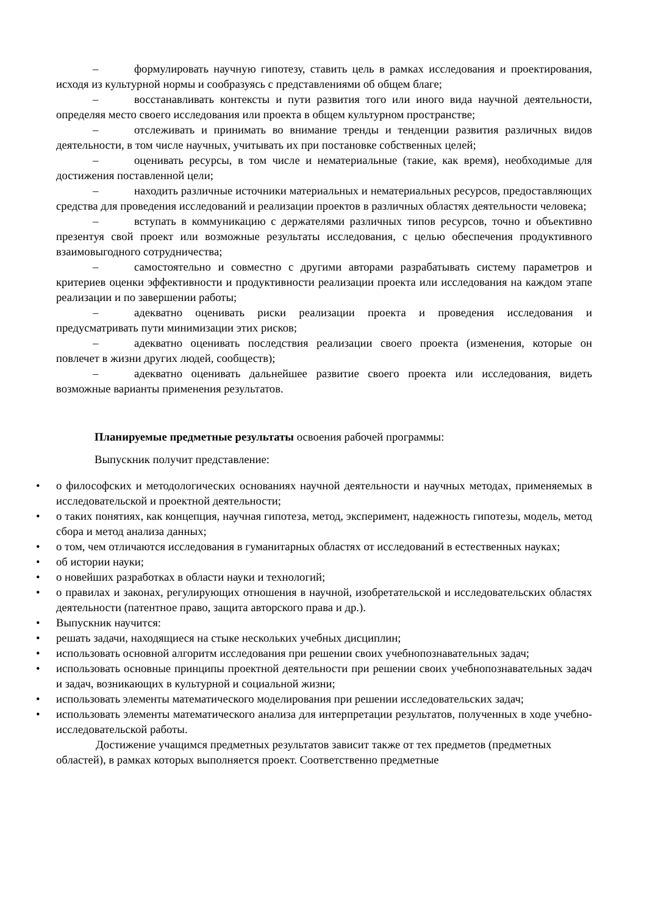– формулировать научную гипотезу, ставить цель в рамках исследования и проектирования, исходя из культурной нормы и сообразуясь с представлениями об общем благе;
– восстанавливать контексты и пути развития того или иного вида научной деятельности, определяя место своего исследования или проекта в общем культурном пространстве;
– отслеживать и принимать во внимание тренды и тенденции развития различных видов деятельности, в том числе научных, учитывать их при постановке собственных целей;
– оценивать ресурсы, в том числе и нематериальные (такие, как время), необходимые для достижения поставленной цели;
– находить различные источники материальных и нематериальных ресурсов, предоставляющих средства для проведения исследований и реализации проектов в различных областях деятельности человека;
– вступать в коммуникацию с держателями различных типов ресурсов, точно и объективно презентуя свой проект или возможные результаты исследования, с целью обеспечения продуктивного взаимовыгодного сотрудничества;
– самостоятельно и совместно с другими авторами разрабатывать систему параметров и критериев оценки эффективности и продуктивности реализации проекта или исследования на каждом этапе реализации и по завершении работы;
– адекватно оценивать риски реализации проекта и проведения исследования и предусматривать пути минимизации этих рисков;
– адекватно оценивать последствия реализации своего проекта (изменения, которые он повлечет в жизни других людей, сообществ);
– адекватно оценивать дальнейшее развитие своего проекта или исследования, видеть возможные варианты применения результатов.
Планируемые предметные результаты освоения рабочей программы:
Выпускник получит представление:
• о философских и методологических основаниях научной деятельности и научных методах, применяемых в исследовательской и проектной деятельности;
• о таких понятиях, как концепция, научная гипотеза, метод, эксперимент, надежность гипотезы, модель, метод сбора и метод анализа данных;
• о том, чем отличаются исследования в гуманитарных областях от исследований в естественных науках;
• об истории науки;
• о новейших разработках в области науки и технологий;
• о правилах и законах, регулирующих отношения в научной, изобретательской и исследовательских областях деятельности (патентное право, защита авторского права и др.).
• Выпускник научится:
• решать задачи, находящиеся на стыке нескольких учебных дисциплин;
• использовать основной алгоритм исследования при решении своих учебнопознавательных задач;
• использовать основные принципы проектной деятельности при решении своих учебнопознавательных задач и задач, возникающих в культурной и социальной жизни;
• использовать элементы математического моделирования при решении исследовательских задач;
• использовать элементы математического анализа для интерпретации результатов, полученных в ходе учебно-исследовательской работы.
Достижение учащимся предметных результатов зависит также от тех предметов (предметных областей), в рамках которых выполняется проект. Соответственно предметные